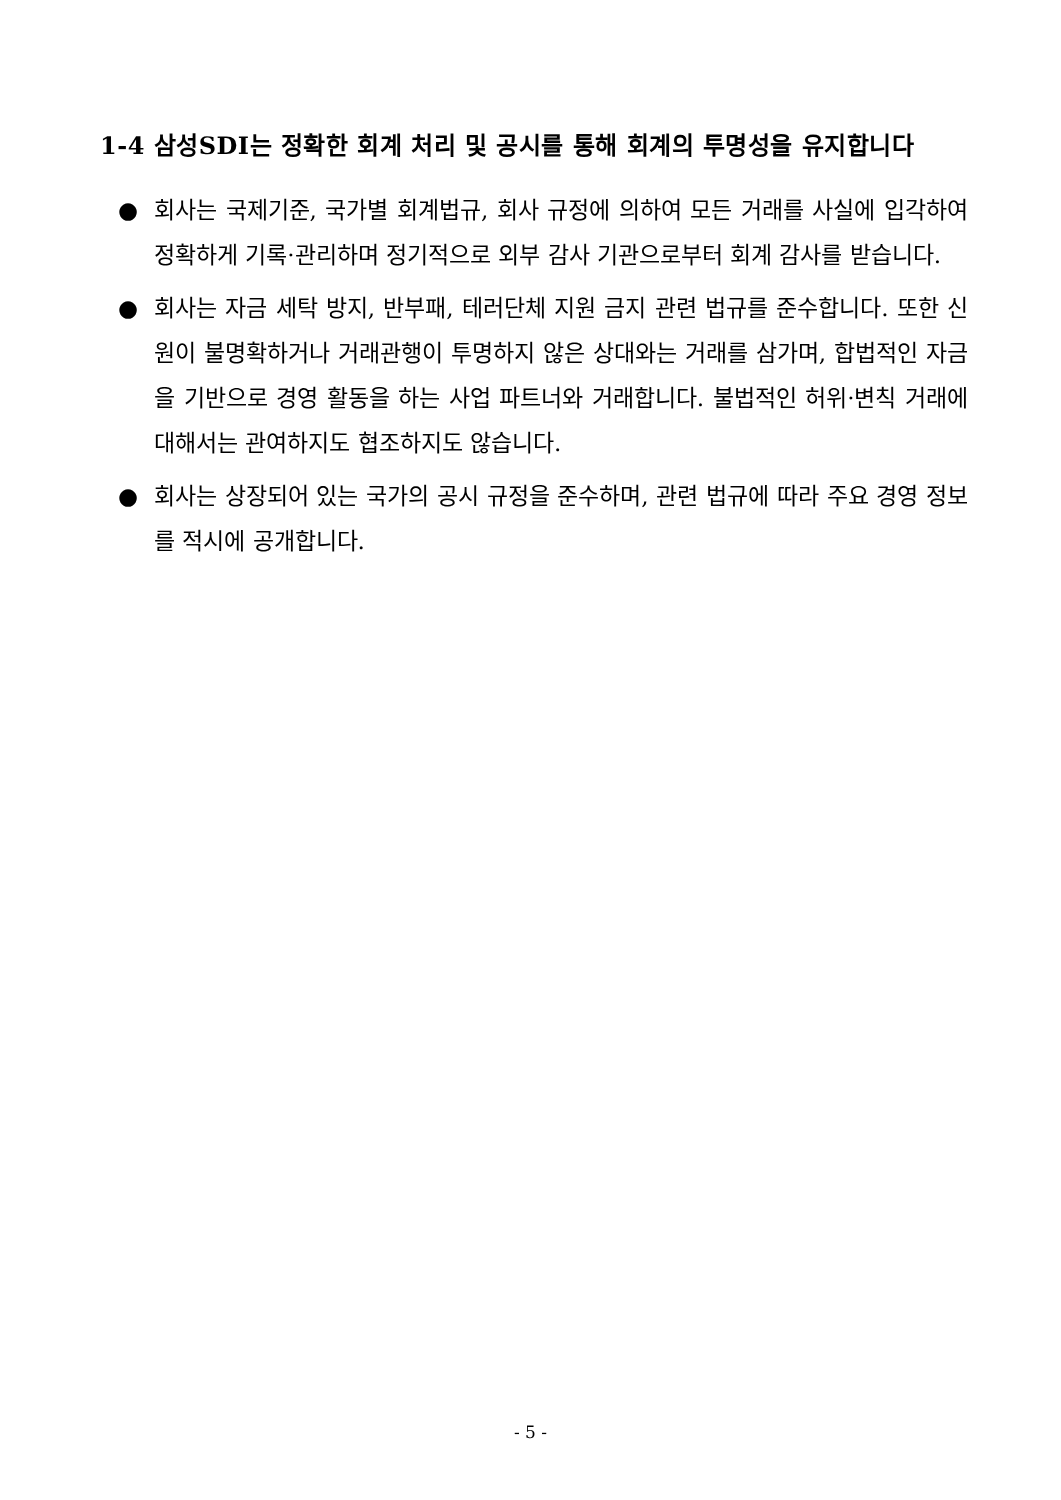1-4 삼성SDI는 정확한 회계 처리 및 공시를 통해 회계의 투명성을 유지합니다
● 회사는 국제기준, 국가별 회계법규, 회사 규정에 의하여 모든 거래를 사실에 입각하여 정확하게 기록·관리하며 정기적으로 외부 감사 기관으로부터 회계 감사를 받습니다.
● 회사는 자금 세탁 방지, 반부패, 테러단체 지원 금지 관련 법규를 준수합니다. 또한 신원이 불명확하거나 거래관행이 투명하지 않은 상대와는 거래를 삼가며, 합법적인 자금을 기반으로 경영 활동을 하는 사업 파트너와 거래합니다. 불법적인 허위·변칙 거래에 대해서는 관여하지도 협조하지도 않습니다.
● 회사는 상장되어 있는 국가의 공시 규정을 준수하며, 관련 법규에 따라 주요 경영 정보를 적시에 공개합니다.
- 5 -